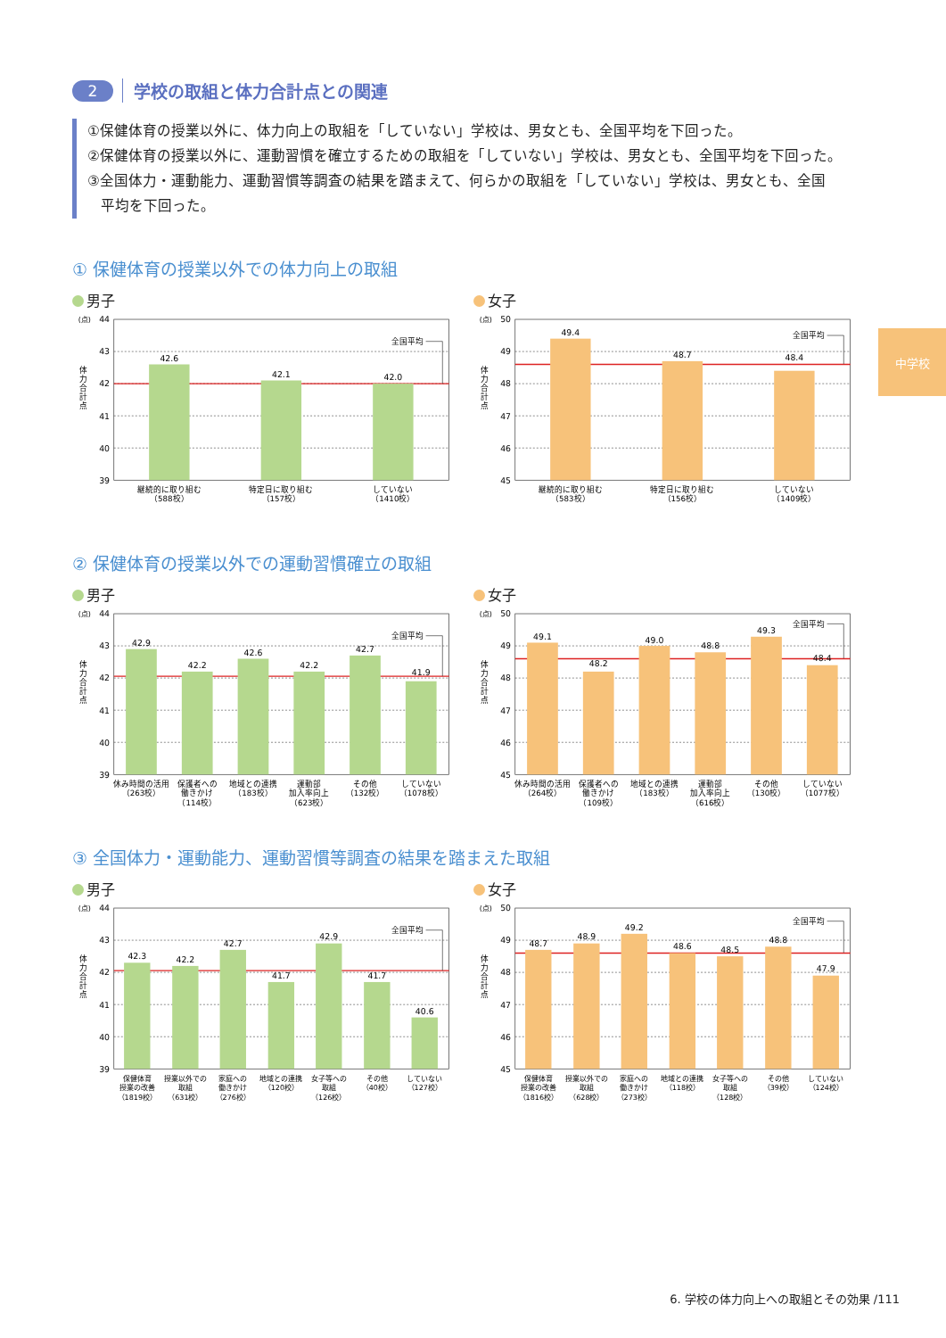中学校
2 学校の取組と体力合計点との関連
①保健体育の授業以外に、体力向上の取組を「していない」学校は、男女とも、全国平均を下回った。
②保健体育の授業以外に、運動習慣を確立するための取組を「していない」学校は、男女とも、全国平均を下回った。
③全国体力・運動能力、運動習慣等調査の結果を踏まえて、何らかの取組を「していない」学校は、男女とも、全国
平均を下回った。
① 保健体育の授業以外での体力向上の取組
男子
(点)
44
43
42
41
40
39
体
力
合
計
点
42.6
42.1
42.0
全国平均
継続的に取り組む
（588校）
特定日に取り組む
（157校）
していない
（1410校）
女子
(点)
50
49
48
47
46
45
体
力
合
計
点
49.4
48.7
48.4
全国平均
継続的に取り組む
（583校）
特定日に取り組む
（156校）
していない
（1409校）
② 保健体育の授業以外での運動習慣確立の取組
男子
(点)
44
43
42
41
40
39
体
力
合
計
点
42.9
42.2
42.6
42.2
42.7
41.9
全国平均
休み時間の活用
（263校）
保護者への
働きかけ
（114校）
地域との連携
（183校）
運動部
加入率向上
（623校）
その他
（132校）
していない
（1078校）
女子
(点)
50
49
48
47
46
45
体
力
合
計
点
49.1
48.2
49.0
48.8
49.3
48.4
全国平均
休み時間の活用
（264校）
保護者への
働きかけ
（109校）
地域との連携
（183校）
運動部
加入率向上
（616校）
その他
（130校）
していない
（1077校）
③ 全国体力・運動能力、運動習慣等調査の結果を踏まえた取組
男子
(点)
44
43
42
41
40
39
体
力
合
計
点
42.3
42.2
42.7
41.7
42.9
41.7
40.6
全国平均
保健体育
授業の改善
（1819校）
授業以外での
取組
（631校）
家庭への
働きかけ
（276校）
地域との連携
（120校）
女子等への
取組
（126校）
その他
（40校）
していない
（127校）
女子
(点)
50
49
48
47
46
45
体
力
合
計
点
48.7
48.9
49.2
48.6
48.5
48.8
47.9
全国平均
保健体育
授業の改善
（1816校）
授業以外での
取組
（628校）
家庭への
働きかけ
（273校）
地域との連携
（118校）
女子等への
取組
（128校）
その他
（39校）
していない
（124校）
6. 学校の体力向上への取組とその効果 /111